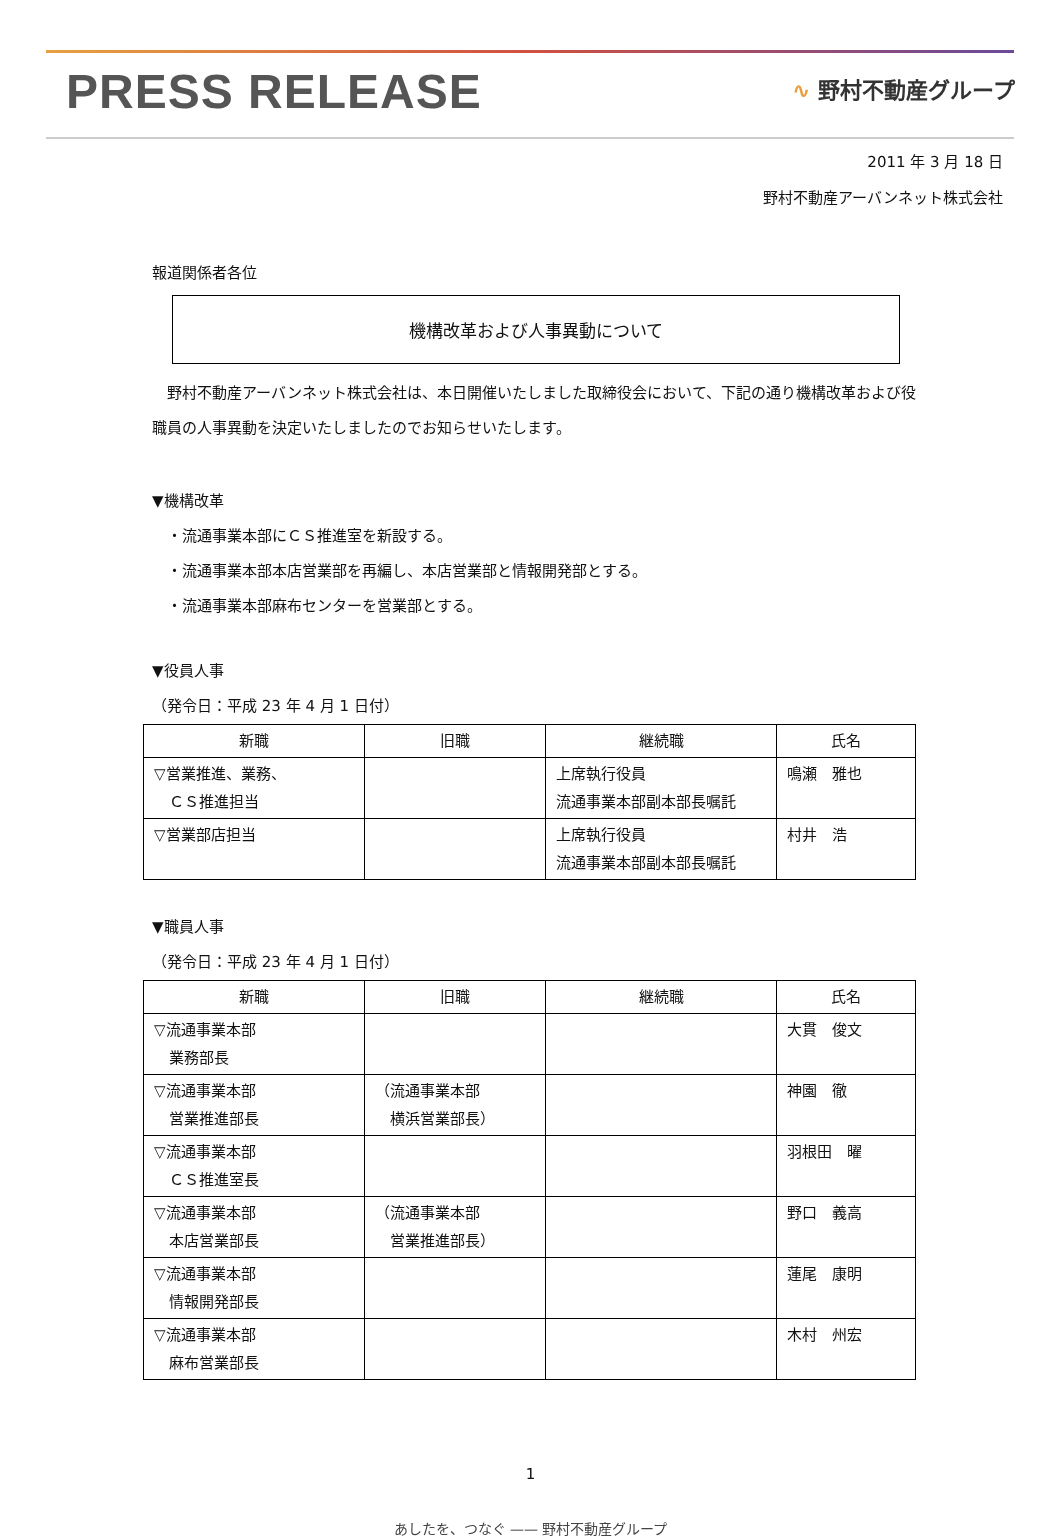PRESS RELEASE
∿ 野村不動産グループ
2011 年 3 月 18 日
野村不動産アーバンネット株式会社
報道関係者各位
機構改革および人事異動について
　野村不動産アーバンネット株式会社は、本日開催いたしました取締役会において、下記の通り機構改革および役職員の人事異動を決定いたしましたのでお知らせいたします。
▼機構改革
　・流通事業本部にＣＳ推進室を新設する。
　・流通事業本部本店営業部を再編し、本店営業部と情報開発部とする。
　・流通事業本部麻布センターを営業部とする。
▼役員人事
（発令日：平成 23 年 4 月 1 日付）
| 新職 | 旧職 | 継続職 | 氏名 |
| --- | --- | --- | --- |
| ▽営業推進、業務、 ＣＳ推進担当 | | 上席執行役員 流通事業本部副本部長嘱託 | 鳴瀬 雅也 |
| ▽営業部店担当 | | 上席執行役員 流通事業本部副本部長嘱託 | 村井 浩 |
▼職員人事
（発令日：平成 23 年 4 月 1 日付）
| 新職 | 旧職 | 継続職 | 氏名 |
| --- | --- | --- | --- |
| ▽流通事業本部 業務部長 | | | 大貫 俊文 |
| ▽流通事業本部 営業推進部長 | （流通事業本部 横浜営業部長） | | 神園 徹 |
| ▽流通事業本部 ＣＳ推進室長 | | | 羽根田 曜 |
| ▽流通事業本部 本店営業部長 | （流通事業本部 営業推進部長） | | 野口 義高 |
| ▽流通事業本部 情報開発部長 | | | 蓮尾 康明 |
| ▽流通事業本部 麻布営業部長 | | | 木村 州宏 |
1
あしたを、つなぐ —— 野村不動産グループ